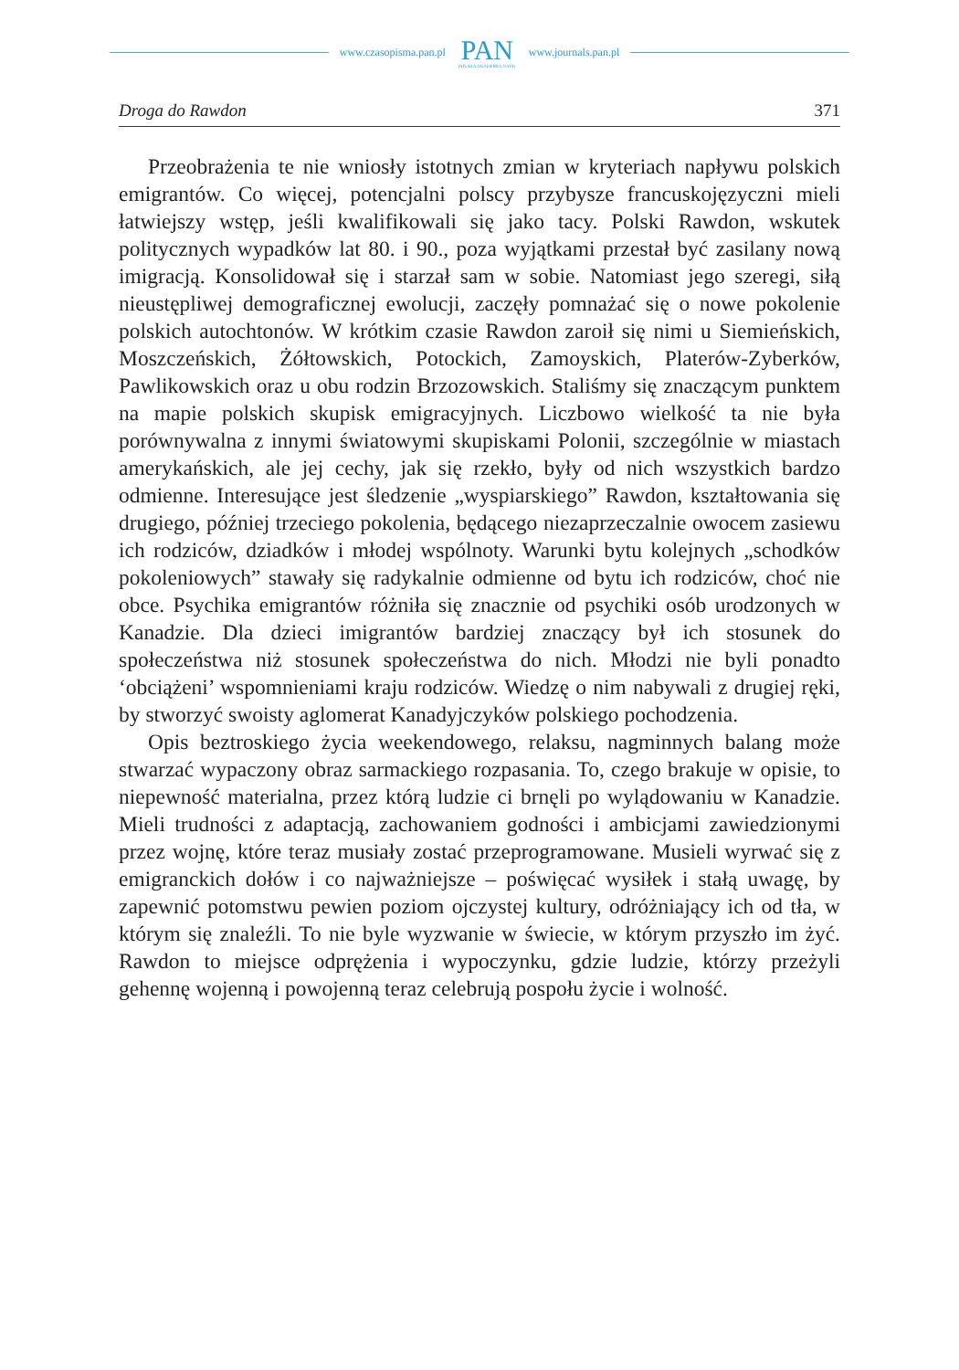www.czasopisma.pan.pl
PAN
POLSKA AKADEMIA NAUK
www.journals.pan.pl
Droga do Rawdon 371
Przeobrażenia te nie wniosły istotnych zmian w kryteriach napływu polskich emigrantów. Co więcej, potencjalni polscy przybysze francuskojęzyczni mieli łatwiejszy wstęp, jeśli kwalifikowali się jako tacy. Polski Rawdon, wskutek politycznych wypadków lat 80. i 90., poza wyjątkami przestał być zasilany nową imigracją. Konsolidował się i starzał sam w sobie. Natomiast jego szeregi, siłą nieustępliwej demograficznej ewolucji, zaczęły pomnażać się o nowe pokolenie polskich autochtonów. W krótkim czasie Rawdon zaroił się nimi u Siemieńskich, Moszczeńskich, Żółtowskich, Potockich, Zamoyskich, Platerów-Zyberków, Pawlikowskich oraz u obu rodzin Brzozowskich. Staliśmy się znaczącym punktem na mapie polskich skupisk emigracyjnych. Liczbowo wielkość ta nie była porównywalna z innymi światowymi skupiskami Polonii, szczególnie w miastach amerykańskich, ale jej cechy, jak się rzekło, były od nich wszystkich bardzo odmienne. Interesujące jest śledzenie „wyspiarskiego” Rawdon, kształtowania się drugiego, później trzeciego pokolenia, będącego niezaprzeczalnie owocem zasiewu ich rodziców, dziadków i młodej wspólnoty. Warunki bytu kolejnych „schodków pokoleniowych” stawały się radykalnie odmienne od bytu ich rodziców, choć nie obce. Psychika emigrantów różniła się znacznie od psychiki osób urodzonych w Kanadzie. Dla dzieci imigrantów bardziej znaczący był ich stosunek do społeczeństwa niż stosunek społeczeństwa do nich. Młodzi nie byli ponadto ‘obciążeni’ wspomnieniami kraju rodziców. Wiedzę o nim nabywali z drugiej ręki, by stworzyć swoisty aglomerat Kanadyjczyków polskiego pochodzenia.
Opis beztroskiego życia weekendowego, relaksu, nagminnych balang może stwarzać wypaczony obraz sarmackiego rozpasania. To, czego brakuje w opisie, to niepewność materialna, przez którą ludzie ci brnęli po wylądowaniu w Kanadzie. Mieli trudności z adaptacją, zachowaniem godności i ambicjami zawiedzionymi przez wojnę, które teraz musiały zostać przeprogramowane. Musieli wyrwać się z emigranckich dołów i co najważniejsze – poświęcać wysiłek i stałą uwagę, by zapewnić potomstwu pewien poziom ojczystej kultury, odróżniający ich od tła, w którym się znaleźli. To nie byle wyzwanie w świecie, w którym przyszło im żyć. Rawdon to miejsce odprężenia i wypoczynku, gdzie ludzie, którzy przeżyli gehennę wojenną i powojenną teraz celebrują pospołu życie i wolność.